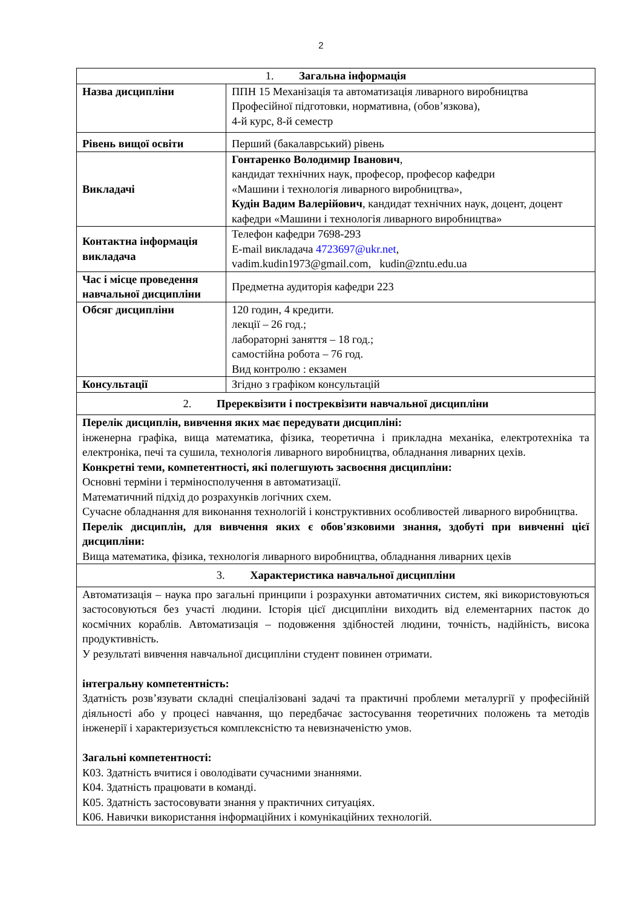2
| 1. Загальна інформація | |
| Назва дисципліни | ППН 15 Механізація та автоматизація ливарного виробництва Професійної підготовки, нормативна, (обов’язкова), 4-й курс, 8-й семестр |
| Рівень вищої освіти | Перший (бакалаврський) рівень |
| Викладачі | Гонтаренко Володимир Іванович , кандидат технічних наук, професор, професор кафедри «Машини і технологія ливарного виробництва», Кудін Вадим Валерійович , кандидат технічних наук, доцент, доцент кафедри «Машини і технологія ливарного виробництва» |
| Контактна інформація викладача | Телефон кафедри 7698-293 E-mail викладача 4723697@ukr.net , vadim.kudin1973@gmail.com, kudin@zntu.edu.ua |
| Час і місце проведення навчальної дисципліни | Предметна аудиторія кафедри 223 |
| Обсяг дисципліни | 120 годин, 4 кредити. лекції – 26 год.; лабораторні заняття – 18 год.; самостійна робота – 76 год. Вид контролю : екзамен |
| Консультації | Згідно з графіком консультацій |
| 2. Пререквізити і постреквізити навчальної дисципліни | |
| Перелік дисциплін, вивчення яких має передувати дисципліні: інженерна графіка, вища математика, фізика, теоретична і прикладна механіка, електротехніка та електроніка, печі та сушила, технологія ливарного виробництва, обладнання ливарних цехів. Конкретні теми, компетентності, які полегшують засвоєння дисципліни: Основні терміни і терміносполучення в автоматизації. Математичний підхід до розрахунків логічних схем. Сучасне обладнання для виконання технологій і конструктивних особливостей ливарного виробництва. Перелік дисциплін, для вивчення яких є обов'язковими знання, здобуті при вивченні цієї дисципліни: Вища математика, фізика, технологія ливарного виробництва, обладнання ливарних цехів | |
| 3. Характеристика навчальної дисципліни | |
| Автоматизація – наука про загальні принципи і розрахунки автоматичних систем, які використовуються застосовуються без участі людини. Історія цієї дисципліни виходить від елементарних пасток до космічних кораблів. Автоматизація – подовження здібностей людини, точність, надійність, висока продуктивність. У результаті вивчення навчальної дисципліни студент повинен отримати. інтегральну компетентність: Здатність розв’язувати складні спеціалізовані задачі та практичні проблеми металургії у професійній діяльності або у процесі навчання, що передбачає застосування теоретичних положень та методів інженерії і характеризується комплексністю та невизначеністю умов. Загальні компетентності: К03. Здатність вчитися і оволодівати сучасними знаннями. К04. Здатність працювати в команді. К05. Здатність застосовувати знання у практичних ситуаціях. К06. Навички використання інформаційних і комунікаційних технологій. | |